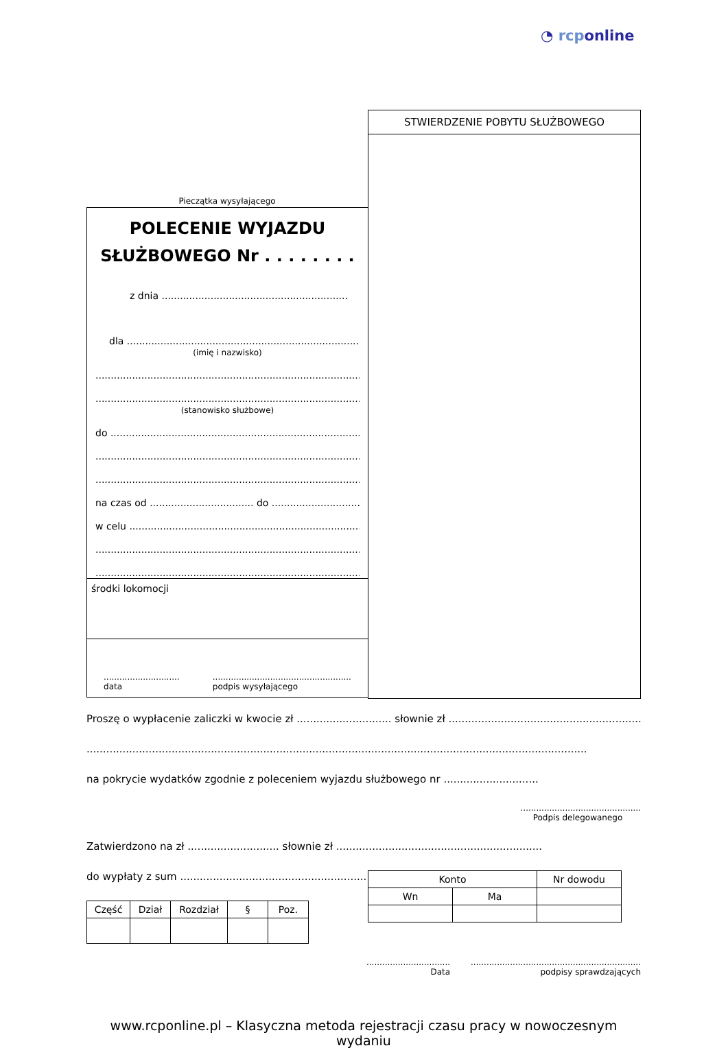◔ rcponline
Pieczątka wysyłającego
POLECENIE WYJAZDU
SŁUŻBOWEGO Nr . . . . . . . .
z dnia .............................................................
dla ..................................................................................
(imię i nazwisko)
...................................................................................................
...................................................................................................
(stanowisko służbowe)
do ...........................................................................................
...................................................................................................
...................................................................................................
na czas od .................................. do ..................................
w celu .....................................................................................
...................................................................................................
...................................................................................................
środki lokomocji
.............................
data
.....................................................
podpis wysyłającego
STWIERDZENIE POBYTU SŁUŻBOWEGO
Proszę o wypłacenie zaliczki w kwocie zł ............................. słownie zł ............................................................
.........................................................................................................................................................
na pokrycie wydatków zgodnie z poleceniem wyjazdu służbowego nr .............................
..............................................
Podpis delegowanego
Zatwierdzono na zł ............................ słownie zł ...............................................................
do wypłaty z sum .........................................................
| Część | Dział | Rozdział | § | Poz. |
| --- | --- | --- | --- | --- |
| Konto | | Nr dowodu |
| --- | --- | --- |
| Wn | Ma | |
................................
Data
.................................................................
podpisy sprawdzających
www.rcponline.pl – Klasyczna metoda rejestracji czasu pracy w nowoczesnym wydaniu